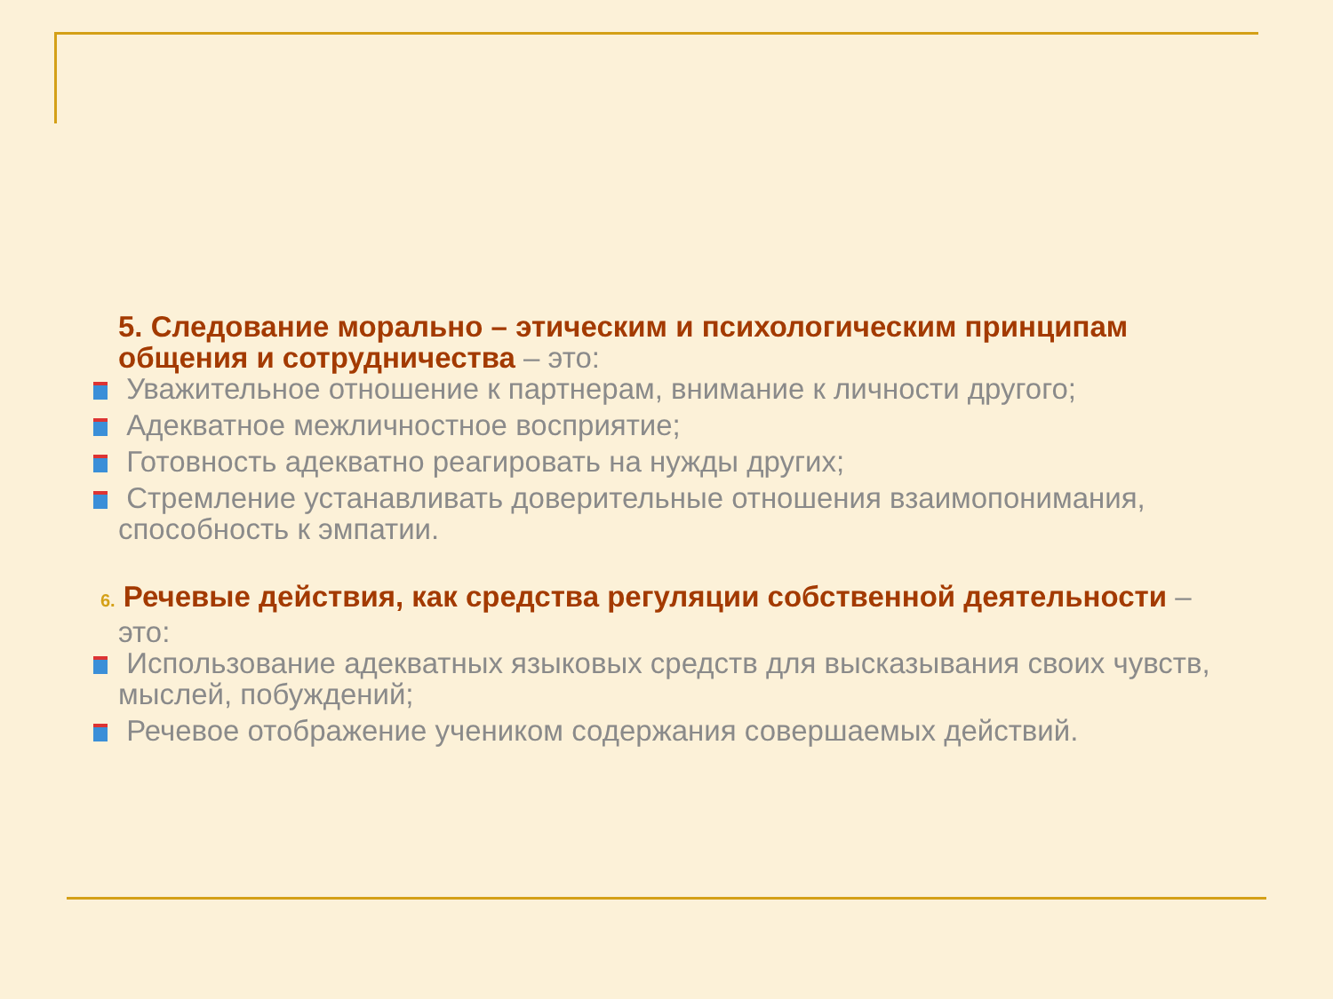5. Следование морально – этическим и психологическим принципам общения и сотрудничества – это:
Уважительное отношение к партнерам, внимание к личности другого;
Адекватное межличностное восприятие;
Готовность адекватно реагировать на нужды других;
Стремление устанавливать доверительные отношения взаимопонимания, способность к эмпатии.
6. Речевые действия, как средства регуляции собственной деятельности – это:
Использование адекватных языковых средств для высказывания своих чувств, мыслей, побуждений;
Речевое отображение учеником содержания совершаемых действий.